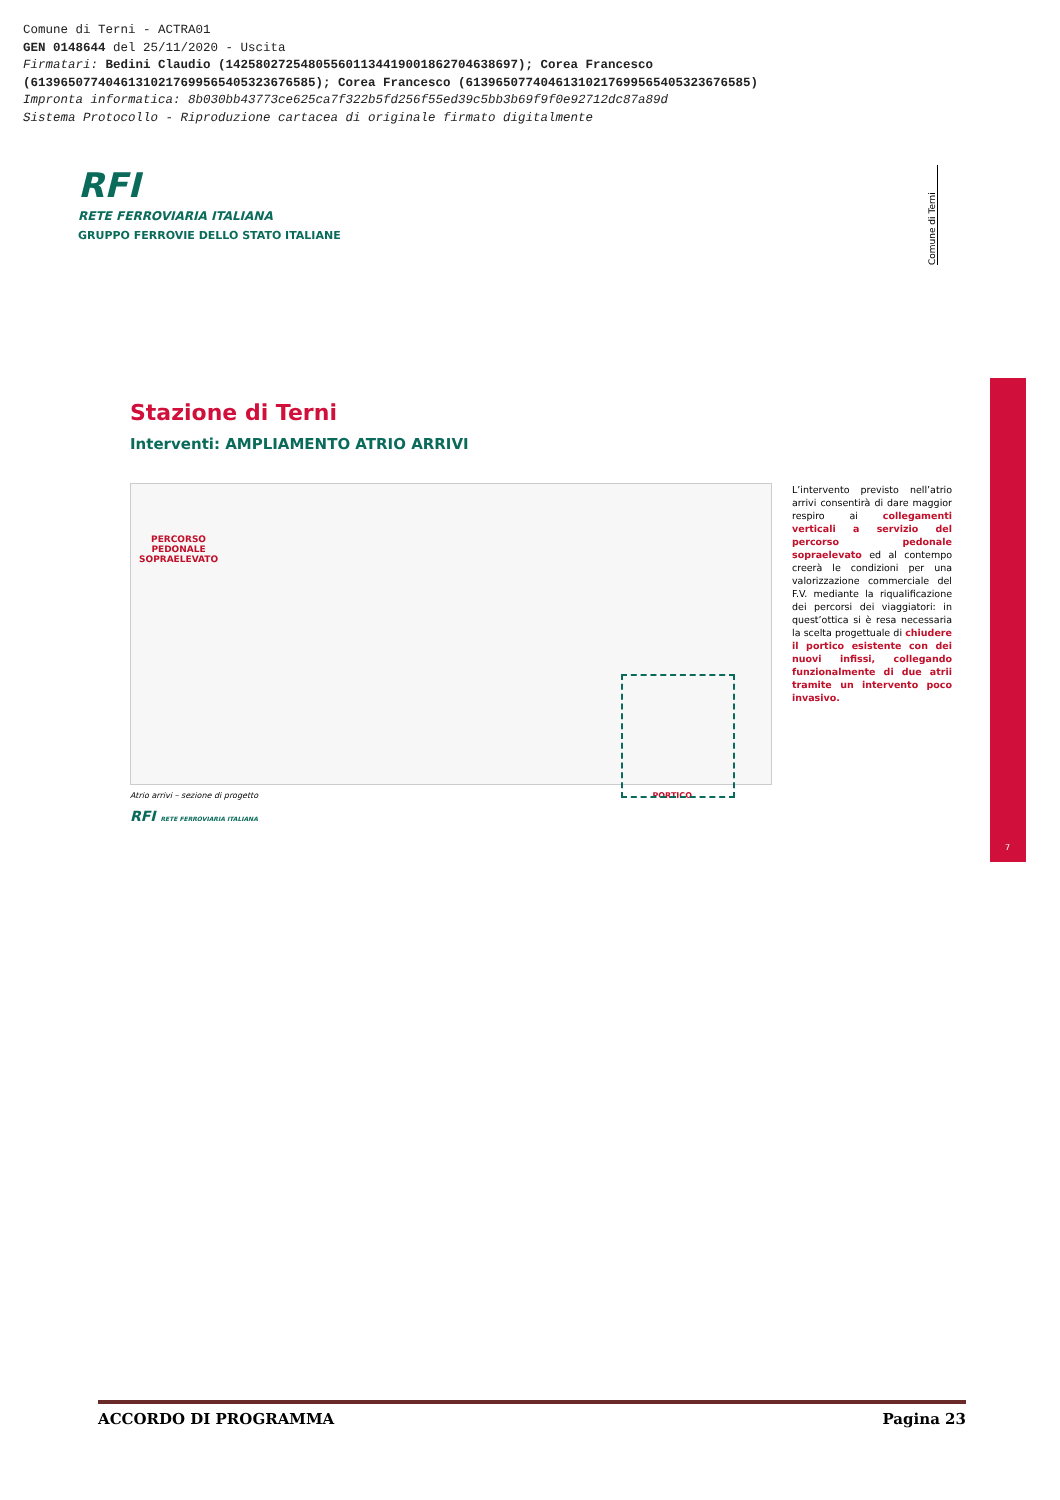Comune di Terni - ACTRA01
GEN 0148644 del 25/11/2020 - Uscita
Firmatari: Bedini Claudio (142580272548055601134419001862704638697); Corea Francesco
(61396507740461310217699565405323676585); Corea Francesco (61396507740461310217699565405323676585)
Impronta informatica: 8b030bb43773ce625ca7f322b5fd256f55ed39c5bb3b69f9f0e92712dc87a89d
Sistema Protocollo - Riproduzione cartacea di originale firmato digitalmente
RFI
RETE FERROVIARIA ITALIANA
GRUPPO FERROVIE DELLO STATO ITALIANE
Comune di Terni
Stazione di Terni
Interventi: AMPLIAMENTO ATRIO ARRIVI
PERCORSO
PEDONALE
SOPRAELEVATO
Atrio arrivi – sezione di progetto PORTICO
RFI RETE FERROVIARIA ITALIANA
L’intervento previsto nell’atrio arrivi consentirà di dare maggior respiro ai collegamenti verticali a servizio del percorso pedonale sopraelevato ed al contempo creerà le condizioni per una valorizzazione commerciale del F.V. mediante la riqualificazione dei percorsi dei viaggiatori: in quest’ottica si è resa necessaria la scelta progettuale di chiudere il portico esistente con dei nuovi infissi, collegando funzionalmente di due atrii tramite un intervento poco invasivo.
7
ACCORDO DI PROGRAMMA Pagina 23